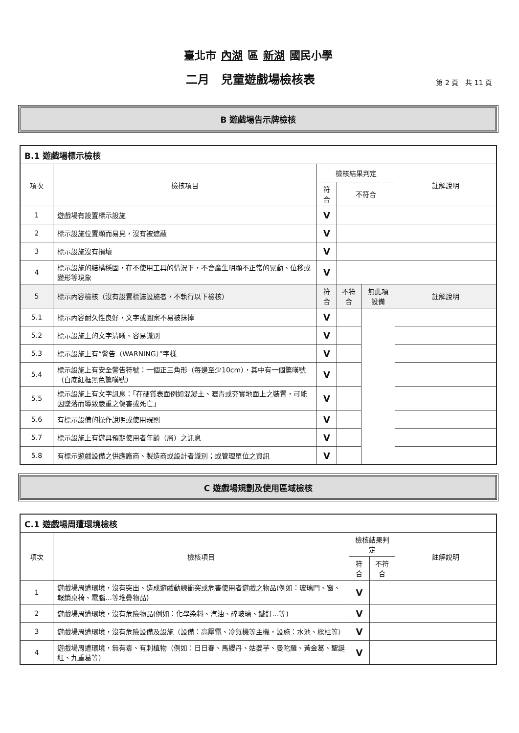臺北市 內湖 區 新湖 國民小學
二月　兒童遊戲場檢核表
第 2 頁　共 11 頁
B 遊戲場告示牌檢核
| B.1 遊戲場標示檢核 | | | | | |
| --- | --- | --- | --- | --- | --- |
| 項次 | 檢核項目 | 檢核結果判定 | | | 註解說明 |
| | | 符合 | 不符合 | | |
| 1 | 遊戲場有設置標示設施 | V | | | |
| 2 | 標示設施位置顯而易見，沒有被遮蔽 | V | | | |
| 3 | 標示設施沒有損壞 | V | | | |
| 4 | 標示設施的結構穩固，在不使用工具的情況下，不會產生明顯不正常的晃動、位移或變形等現象 | V | | | |
| 5 | 標示內容檢核（沒有設置標誌設施者，不執行以下檢核） | 符合 | 不符合 | 無此項設備 | 註解說明 |
| 5.1 | 標示內容耐久性良好，文字或圖案不易被抹掉 | V | | | |
| 5.2 | 標示設施上的文字清晰、容易識別 | V | | | |
| 5.3 | 標示設施上有“警告（WARNING）”字樣 | V | | | |
| 5.4 | 標示設施上有安全警告符號：一個正三角形（每邊至少10cm），其中有一個驚嘆號（白底紅框黑色驚嘆號） | V | | | |
| 5.5 | 標示設施上有文字訊息：「在硬質表面例如混凝土、瀝青或夯實地面上之裝置，可能因墜落而導致嚴重之傷害或死亡」 | V | | | |
| 5.6 | 有標示設備的操作說明或使用規則 | V | | | |
| 5.7 | 標示設施上有遊具預期使用者年齡（層）之訊息 | V | | | |
| 5.8 | 有標示遊戲設備之供應廠商、製造商或設計者識別；或管理單位之資訊 | V | | | |
C 遊戲場規劃及使用區域檢核
| C.1 遊戲場周遭環境檢核 | | | | |
| --- | --- | --- | --- | --- |
| 項次 | 檢核項目 | 檢核結果判定 | | 註解說明 |
| | | 符合 | 不符合 | |
| 1 | 遊戲場周遭環境，沒有突出、造成遊戲動線衝突或危害使用者遊戲之物品(例如：玻璃門、窗、報銷桌椅、電腦…等堆疊物品) | V | | |
| 2 | 遊戲場周遭環境，沒有危險物品(例如：化學染料、汽油、碎玻璃、鐵釘…等) | V | | |
| 3 | 遊戲場周遭環境，沒有危險設備及設施（設備：高壓電、冷氣機等主機，設施：水池、樑柱等） | V | | |
| 4 | 遊戲場周遭環境，無有毒、有刺植物（例如：日日春、馬纓丹、姑婆芋、曼陀羅、黃金葛、聖誕紅、九重葛等） | V | | |